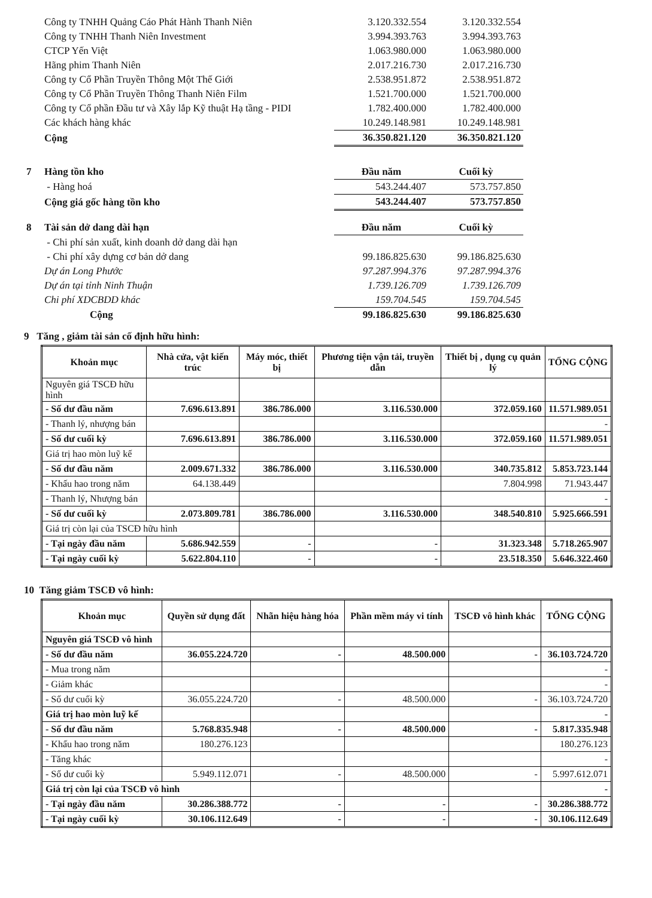| Công ty TNHH Quảng Cáo Phát Hành Thanh Niên | 3.120.332.554 | 3.120.332.554 |
| Công ty TNHH Thanh Niên Investment | 3.994.393.763 | 3.994.393.763 |
| CTCP Yến Việt | 1.063.980.000 | 1.063.980.000 |
| Hãng phim Thanh Niên | 2.017.216.730 | 2.017.216.730 |
| Công ty Cổ Phần Truyền Thông Một Thế Giới | 2.538.951.872 | 2.538.951.872 |
| Công ty Cổ Phần Truyền Thông Thanh Niên Film | 1.521.700.000 | 1.521.700.000 |
| Công ty Cổ phần Đầu tư và Xây lắp Kỹ thuật Hạ tầng - PIDI | 1.782.400.000 | 1.782.400.000 |
| Các khách hàng khác | 10.249.148.981 | 10.249.148.981 |
| Cộng | 36.350.821.120 | 36.350.821.120 |
| 7 | Hàng tồn kho | Đầu năm | Cuối kỳ |
| | - Hàng hoá | 543.244.407 | 573.757.850 |
| | Cộng giá gốc hàng tồn kho | 543.244.407 | 573.757.850 |
| 8 | Tài sản dở dang dài hạn | Đầu năm | Cuối kỳ |
| | - Chi phí sản xuất, kinh doanh dở dang dài hạn | | |
| | - Chi phí xây dựng cơ bản dở dang | 99.186.825.630 | 99.186.825.630 |
| | Dự án Long Phước | 97.287.994.376 | 97.287.994.376 |
| | Dự án tại tỉnh Ninh Thuận | 1.739.126.709 | 1.739.126.709 |
| | Chi phí XDCBDD khác | 159.704.545 | 159.704.545 |
| | Cộng | 99.186.825.630 | 99.186.825.630 |
9 Tăng , giảm tài sản cố định hữu hình:
| Khoản mục | Nhà cửa, vật kiến trúc | Máy móc, thiết bị | Phương tiện vận tải, truyền dẫn | Thiết bị , dụng cụ quản lý | TỔNG CỘNG |
| --- | --- | --- | --- | --- | --- |
| Nguyên giá TSCĐ hữu hình | | | | | |
| - Số dư đầu năm | 7.696.613.891 | 386.786.000 | 3.116.530.000 | 372.059.160 | 11.571.989.051 |
| - Thanh lý, nhượng bán | | | | | - |
| - Số dư cuối kỳ | 7.696.613.891 | 386.786.000 | 3.116.530.000 | 372.059.160 | 11.571.989.051 |
| Giá trị hao mòn luỹ kế | | | | | |
| - Số dư đầu năm | 2.009.671.332 | 386.786.000 | 3.116.530.000 | 340.735.812 | 5.853.723.144 |
| - Khấu hao trong năm | 64.138.449 | | | 7.804.998 | 71.943.447 |
| - Thanh lý, Nhượng bán | | | | | - |
| - Số dư cuối kỳ | 2.073.809.781 | 386.786.000 | 3.116.530.000 | 348.540.810 | 5.925.666.591 |
| Giá trị còn lại của TSCĐ hữu hình | | | | | |
| - Tại ngày đầu năm | 5.686.942.559 | - | - | 31.323.348 | 5.718.265.907 |
| - Tại ngày cuối kỳ | 5.622.804.110 | - | - | 23.518.350 | 5.646.322.460 |
10 Tăng giảm TSCĐ vô hình:
| Khoản mục | Quyền sử dụng đất | Nhãn hiệu hàng hóa | Phần mềm máy vi tính | TSCĐ vô hình khác | TỔNG CỘNG |
| --- | --- | --- | --- | --- | --- |
| Nguyên giá TSCĐ vô hình | | | | | |
| - Số dư đầu năm | 36.055.224.720 | - | 48.500.000 | - | 36.103.724.720 |
| - Mua trong năm | | | | | - |
| - Giảm khác | | | | | - |
| - Số dư cuối kỳ | 36.055.224.720 | - | 48.500.000 | - | 36.103.724.720 |
| Giá trị hao mòn luỹ kế | | | | | - |
| - Số dư đầu năm | 5.768.835.948 | - | 48.500.000 | - | 5.817.335.948 |
| - Khấu hao trong năm | 180.276.123 | | | | 180.276.123 |
| - Tăng khác | | | | | - |
| - Số dư cuối kỳ | 5.949.112.071 | - | 48.500.000 | - | 5.997.612.071 |
| Giá trị còn lại của TSCĐ vô hình | | | | | - |
| - Tại ngày đầu năm | 30.286.388.772 | - | - | - | 30.286.388.772 |
| - Tại ngày cuối kỳ | 30.106.112.649 | - | - | - | 30.106.112.649 |